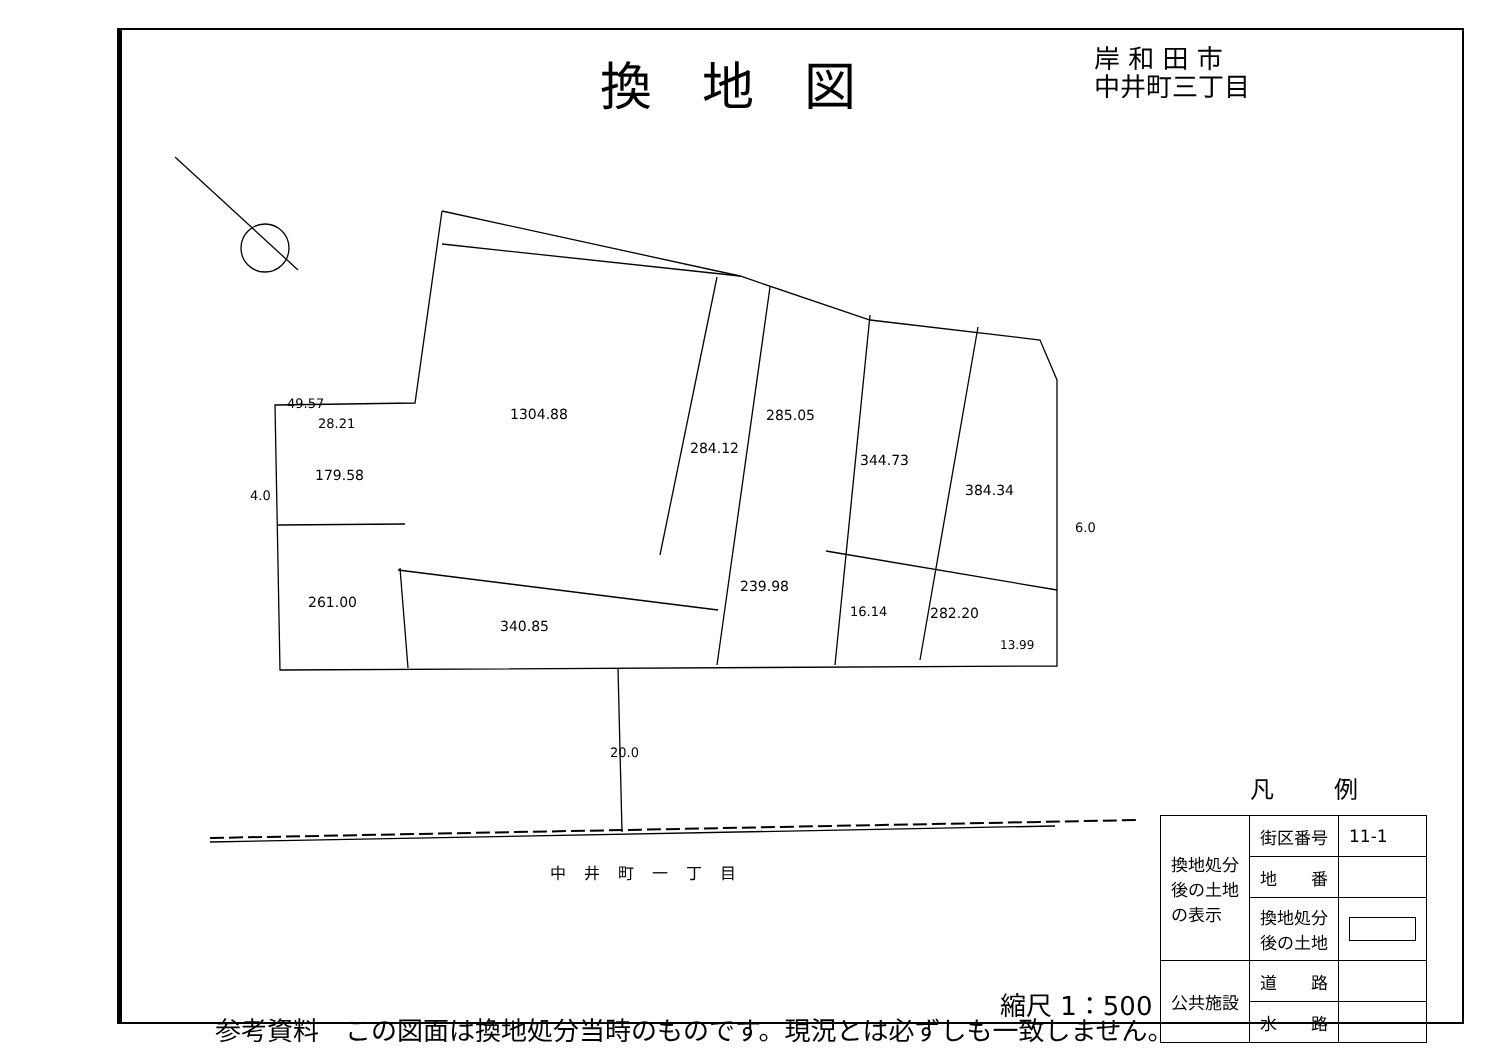換地図
岸 和 田 市
中井町三丁目
1304.88
284.12
285.05
344.73
384.34
179.58
261.00
340.85
239.98
282.20
16.14
13.99
49.57
28.21
4.0
6.0
20.0
中井町一丁目
凡例
| 換地処分 後の土地 の表示 | 街区番号 | 11-1 |
| | 地 番 | |
| | 換地処分 後の土地 | |
| 公共施設 | 道 路 | |
| | 水 路 | |
縮尺 1：500
参考資料　この図面は換地処分当時のものです。現況とは必ずしも一致しません。